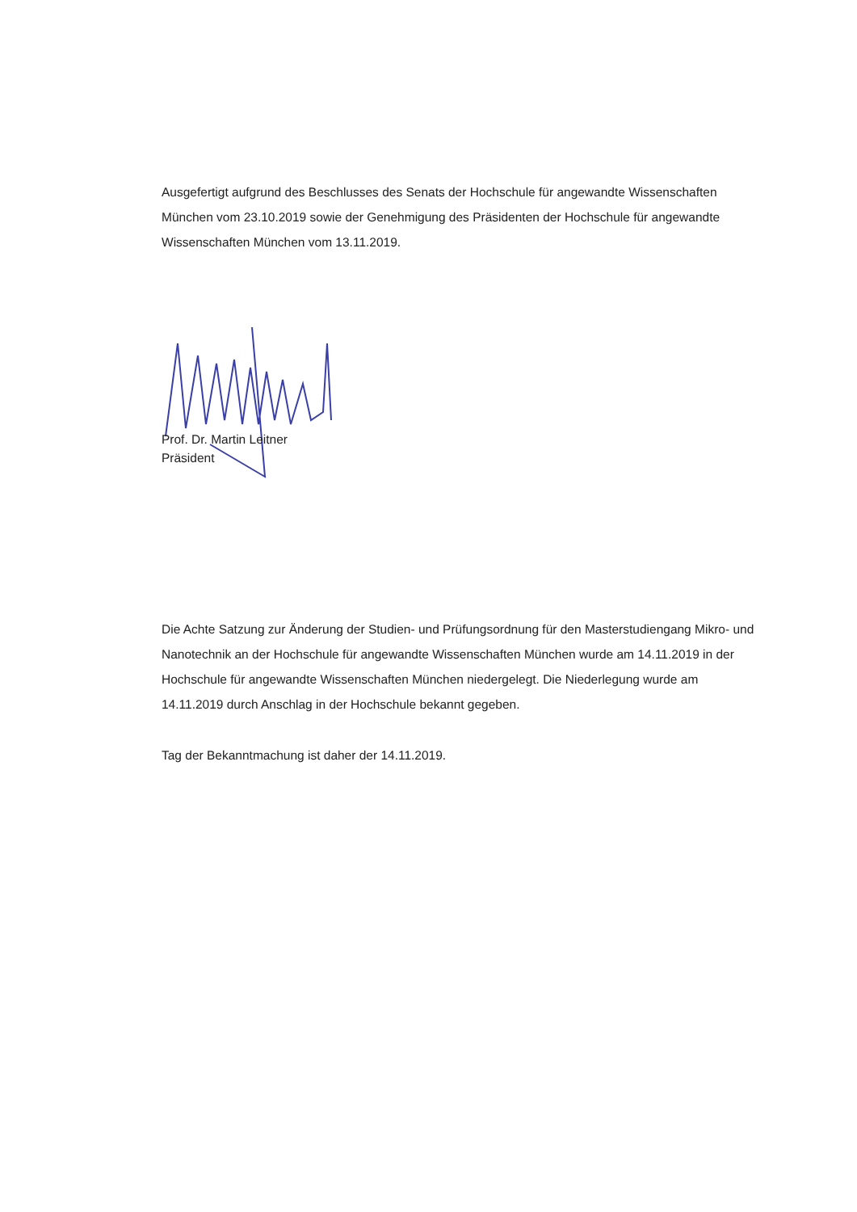Ausgefertigt aufgrund des Beschlusses des Senats der Hochschule für angewandte Wissenschaften München vom 23.10.2019 sowie der Genehmigung des Präsidenten der Hochschule für angewandte Wissenschaften München vom 13.11.2019.
Prof. Dr. Martin Leitner
Präsident
Die Achte Satzung zur Änderung der Studien- und Prüfungsordnung für den Masterstudiengang Mikro- und Nanotechnik an der Hochschule für angewandte Wissenschaften München wurde am 14.11.2019 in der Hochschule für angewandte Wissenschaften München niedergelegt. Die Niederlegung wurde am 14.11.2019 durch Anschlag in der Hochschule bekannt gegeben.
Tag der Bekanntmachung ist daher der 14.11.2019.